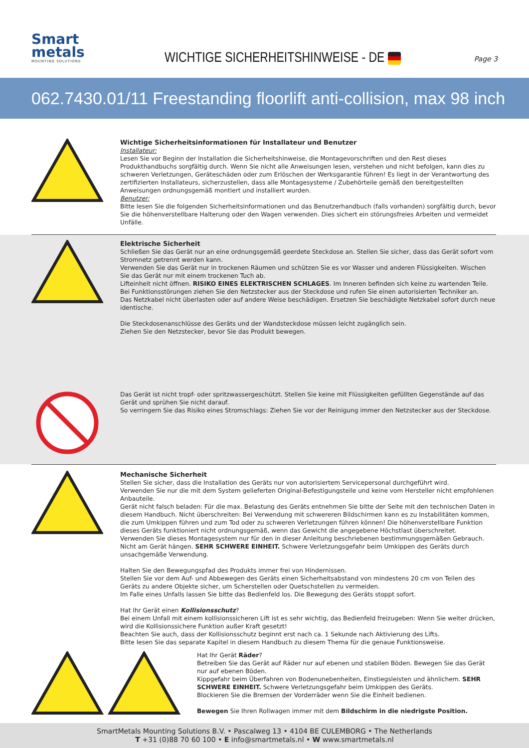Smart
metals
MOUNTING SOLUTIONS
WICHTIGE SICHERHEITSHINWEISE - DE
Page 3
062.7430.01/11 Freestanding floorlift anti-collision, max 98 inch
Wichtige Sicherheitsinformationen für Installateur und Benutzer
Installateur:
Lesen Sie vor Beginn der Installation die Sicherheitshinweise, die Montagevorschriften und den Rest dieses Produkthandbuchs sorgfältig durch. Wenn Sie nicht alle Anweisungen lesen, verstehen und nicht befolgen, kann dies zu schweren Verletzungen, Geräteschäden oder zum Erlöschen der Werksgarantie führen! Es liegt in der Verantwortung des zertifizierten Installateurs, sicherzustellen, dass alle Montagesysteme / Zubehörteile gemäß den bereitgestellten Anweisungen ordnungsgemäß montiert und installiert wurden.
Benutzer:
Bitte lesen Sie die folgenden Sicherheitsinformationen und das Benutzerhandbuch (falls vorhanden) sorgfältig durch, bevor Sie die höhenverstellbare Halterung oder den Wagen verwenden. Dies sichert ein störungsfreies Arbeiten und vermeidet Unfälle.
Elektrische Sicherheit
Schließen Sie das Gerät nur an eine ordnungsgemäß geerdete Steckdose an. Stellen Sie sicher, dass das Gerät sofort vom Stromnetz getrennt werden kann.
Verwenden Sie das Gerät nur in trockenen Räumen und schützen Sie es vor Wasser und anderen Flüssigkeiten. Wischen Sie das Gerät nur mit einem trockenen Tuch ab.
Lifteinheit nicht öffnen. RISIKO EINES ELEKTRISCHEN SCHLAGES. Im Inneren befinden sich keine zu wartenden Teile.
Bei Funktionsstörungen ziehen Sie den Netzstecker aus der Steckdose und rufen Sie einen autorisierten Techniker an.
Das Netzkabel nicht überlasten oder auf andere Weise beschädigen. Ersetzen Sie beschädigte Netzkabel sofort durch neue identische.
Die Steckdosenanschlüsse des Geräts und der Wandsteckdose müssen leicht zugänglich sein.
Ziehen Sie den Netzstecker, bevor Sie das Produkt bewegen.
Das Gerät ist nicht tropf- oder spritzwassergeschützt. Stellen Sie keine mit Flüssigkeiten gefüllten Gegenstände auf das Gerät und sprühen Sie nicht darauf.
So verringern Sie das Risiko eines Stromschlags: Ziehen Sie vor der Reinigung immer den Netzstecker aus der Steckdose.
Mechanische Sicherheit
Stellen Sie sicher, dass die Installation des Geräts nur von autorisiertem Servicepersonal durchgeführt wird.
Verwenden Sie nur die mit dem System gelieferten Original-Befestigungsteile und keine vom Hersteller nicht empfohlenen Anbauteile.
Gerät nicht falsch beladen: Für die max. Belastung des Geräts entnehmen Sie bitte der Seite mit den technischen Daten in diesem Handbuch. Nicht überschreiten: Bei Verwendung mit schwereren Bildschirmen kann es zu Instabilitäten kommen, die zum Umkippen führen und zum Tod oder zu schweren Verletzungen führen können! Die höhenverstellbare Funktion dieses Geräts funktioniert nicht ordnungsgemäß, wenn das Gewicht die angegebene Höchstlast überschreitet.
Verwenden Sie dieses Montagesystem nur für den in dieser Anleitung beschriebenen bestimmungsgemäßen Gebrauch. Nicht am Gerät hängen. SEHR SCHWERE EINHEIT. Schwere Verletzungsgefahr beim Umkippen des Geräts durch unsachgemäße Verwendung.
Halten Sie den Bewegungspfad des Produkts immer frei von Hindernissen.
Stellen Sie vor dem Auf- und Abbewegen des Geräts einen Sicherheitsabstand von mindestens 20 cm von Teilen des Geräts zu andere Objekte sicher, um Scherstellen oder Quetschstellen zu vermeiden.
Im Falle eines Unfalls lassen Sie bitte das Bedienfeld los. Die Bewegung des Geräts stoppt sofort.
Hat Ihr Gerät einen Kollisionsschutz?
Bei einem Unfall mit einem kollisionssicheren Lift ist es sehr wichtig, das Bedienfeld freizugeben: Wenn Sie weiter drücken, wird die Kollisionssichere Funktion außer Kraft gesetzt!
Beachten Sie auch, dass der Kollisionsschutz beginnt erst nach ca. 1 Sekunde nach Aktivierung des Lifts.
Bitte lesen Sie das separate Kapitel in diesem Handbuch zu diesem Thema für die genaue Funktionsweise.
Hat Ihr Gerät Räder?
Betreiben Sie das Gerät auf Räder nur auf ebenen und stabilen Böden. Bewegen Sie das Gerät nur auf ebenen Böden.
Kippgefahr beim Überfahren von Bodenunebenheiten, Einstiegsleisten und ähnlichem. SEHR SCHWERE EINHEIT. Schwere Verletzungsgefahr beim Umkippen des Geräts.
Blockieren Sie die Bremsen der Vorderräder wenn Sie die Einheit bedienen.
Bewegen Sie Ihren Rollwagen immer mit dem Bildschirm in die niedrigste Position.
SmartMetals Mounting Solutions B.V. • Pascalweg 13 • 4104 BE CULEMBORG • The Netherlands
T +31 (0)88 70 60 100 • E info@smartmetals.nl • W www.smartmetals.nl